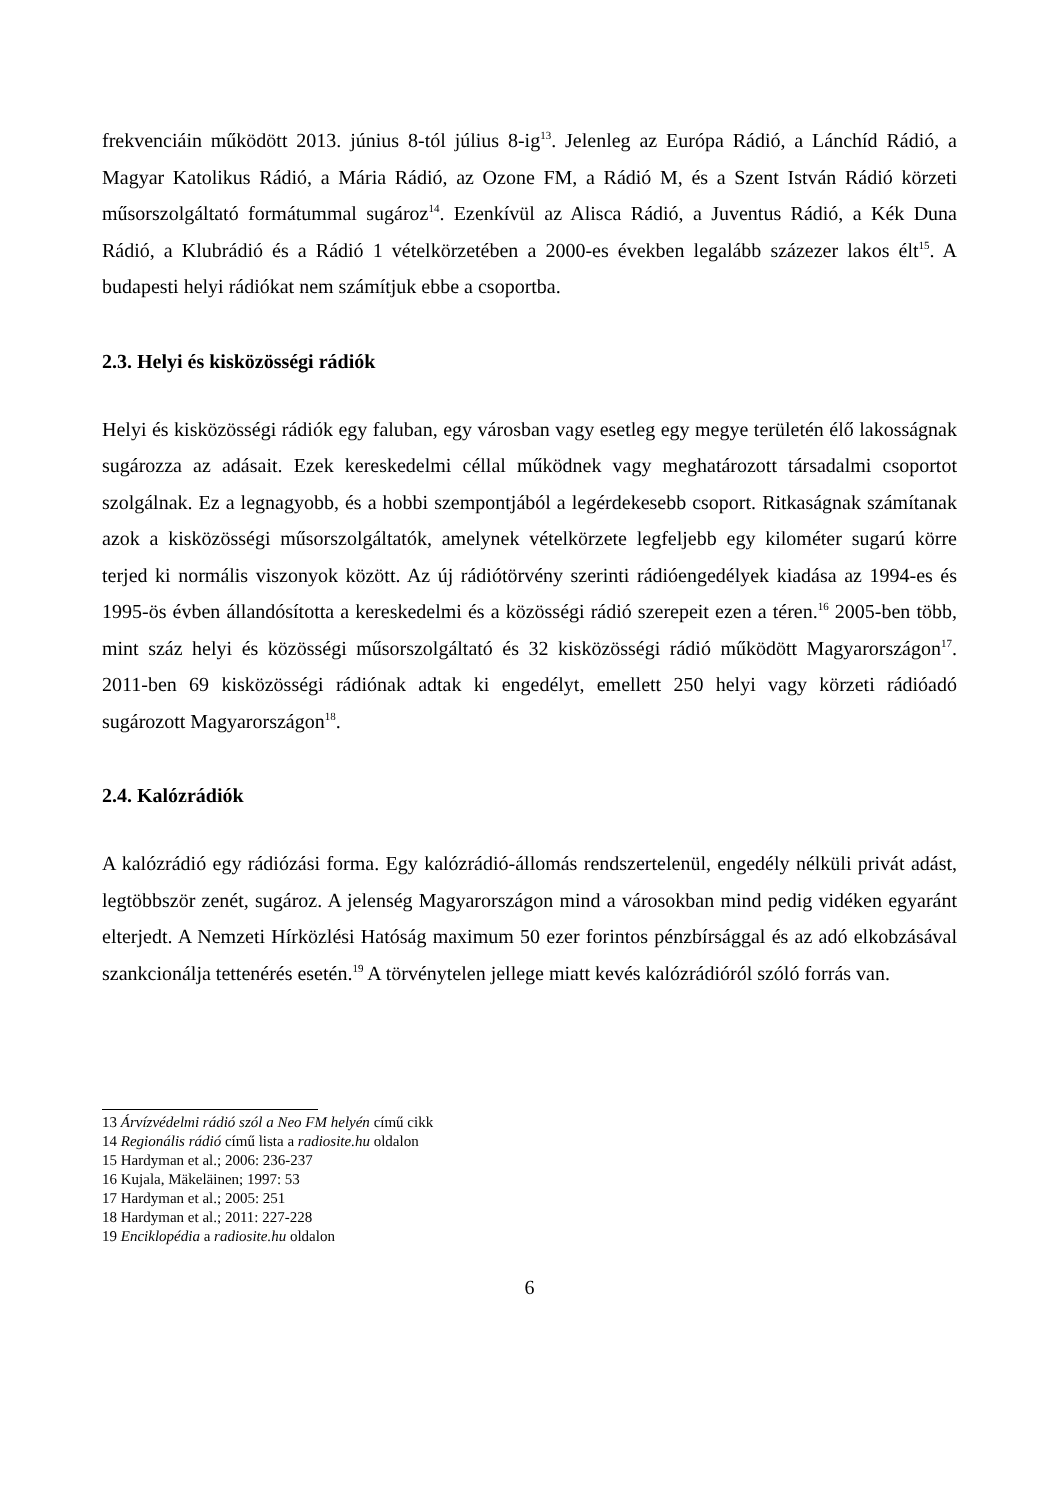frekvenciáin működött 2013. június 8-tól július 8-ig<sup>13</sup>. Jelenleg az Európa Rádió, a Lánchíd Rádió, a Magyar Katolikus Rádió, a Mária Rádió, az Ozone FM, a Rádió M, és a Szent István Rádió körzeti műsorszolgáltató formátummal sugároz<sup>14</sup>. Ezenkívül az Alisca Rádió, a Juventus Rádió, a Kék Duna Rádió, a Klubrádió és a Rádió 1 vételkörzetében a 2000-es években legalább százezer lakos élt<sup>15</sup>. A budapesti helyi rádiókat nem számítjuk ebbe a csoportba.
2.3. Helyi és kisközösségi rádiók
Helyi és kisközösségi rádiók egy faluban, egy városban vagy esetleg egy megye területén élő lakosságnak sugározza az adásait. Ezek kereskedelmi céllal működnek vagy meghatározott társadalmi csoportot szolgálnak. Ez a legnagyobb, és a hobbi szempontjából a legérdekesebb csoport. Ritkaságnak számítanak azok a kisközösségi műsorszolgáltatók, amelynek vételkörzete legfeljebb egy kilométer sugarú körre terjed ki normális viszonyok között. Az új rádiótörvény szerinti rádióengedélyek kiadása az 1994-es és 1995-ös évben állandósította a kereskedelmi és a közösségi rádió szerepeit ezen a téren.<sup>16</sup> 2005-ben több, mint száz helyi és közösségi műsorszolgáltató és 32 kisközösségi rádió működött Magyarországon<sup>17</sup>. 2011-ben 69 kisközösségi rádiónak adtak ki engedélyt, emellett 250 helyi vagy körzeti rádióadó sugározott Magyarországon<sup>18</sup>.
2.4. Kalózrádiók
A kalózrádió egy rádiózási forma. Egy kalózrádió-állomás rendszertelenül, engedély nélküli privát adást, legtöbbször zenét, sugároz. A jelenség Magyarországon mind a városokban mind pedig vidéken egyaránt elterjedt. A Nemzeti Hírközlési Hatóság maximum 50 ezer forintos pénzbírsággal és az adó elkobzásával szankcionálja tettenérés esetén.<sup>19</sup> A törvénytelen jellege miatt kevés kalózrádióról szóló forrás van.
13 Árvízvédelmi rádió szól a Neo FM helyén című cikk
14 Regionális rádió című lista a radiosite.hu oldalon
15 Hardyman et al.; 2006: 236-237
16 Kujala, Mäkeläinen; 1997: 53
17 Hardyman et al.; 2005: 251
18 Hardyman et al.; 2011: 227-228
19 Enciklopédia a radiosite.hu oldalon
6